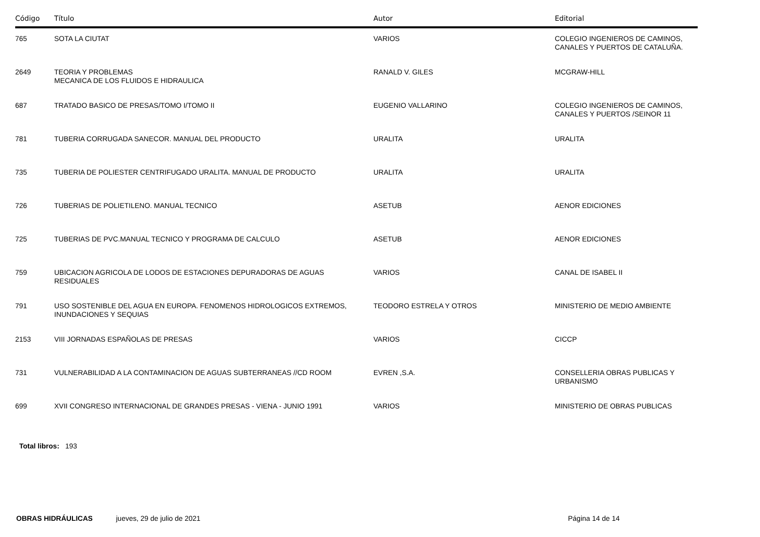| Código | Título | Autor | Editorial |
| --- | --- | --- | --- |
| 765 | SOTA LA CIUTAT | VARIOS | COLEGIO INGENIEROS DE CAMINOS, CANALES Y PUERTOS DE CATALUÑA. |
| 2649 | TEORIA Y PROBLEMAS MECANICA DE LOS FLUIDOS E HIDRAULICA | RANALD V. GILES | MCGRAW-HILL |
| 687 | TRATADO BASICO DE PRESAS/TOMO I/TOMO II | EUGENIO VALLARINO | COLEGIO INGENIEROS DE CAMINOS, CANALES Y PUERTOS /SEINOR 11 |
| 781 | TUBERIA CORRUGADA SANECOR. MANUAL DEL PRODUCTO | URALITA | URALITA |
| 735 | TUBERIA DE POLIESTER CENTRIFUGADO URALITA. MANUAL DE PRODUCTO | URALITA | URALITA |
| 726 | TUBERIAS DE POLIETILENO. MANUAL TECNICO | ASETUB | AENOR EDICIONES |
| 725 | TUBERIAS DE PVC.MANUAL TECNICO Y PROGRAMA DE CALCULO | ASETUB | AENOR EDICIONES |
| 759 | UBICACION AGRICOLA DE LODOS DE ESTACIONES DEPURADORAS DE AGUAS RESIDUALES | VARIOS | CANAL DE ISABEL II |
| 791 | USO SOSTENIBLE DEL AGUA EN EUROPA. FENOMENOS HIDROLOGICOS EXTREMOS, INUNDACIONES Y SEQUIAS | TEODORO ESTRELA Y OTROS | MINISTERIO DE MEDIO AMBIENTE |
| 2153 | VIII JORNADAS ESPAÑOLAS DE PRESAS | VARIOS | CICCP |
| 731 | VULNERABILIDAD A LA CONTAMINACION DE AGUAS SUBTERRANEAS //CD ROOM | EVREN ,S.A. | CONSELLERIA OBRAS PUBLICAS Y URBANISMO |
| 699 | XVII CONGRESO INTERNACIONAL DE GRANDES PRESAS - VIENA - JUNIO 1991 | VARIOS | MINISTERIO DE OBRAS PUBLICAS |
Total libros: 193
OBRAS HIDRÁULICAS jueves, 29 de julio de 2021 Página 14 de 14